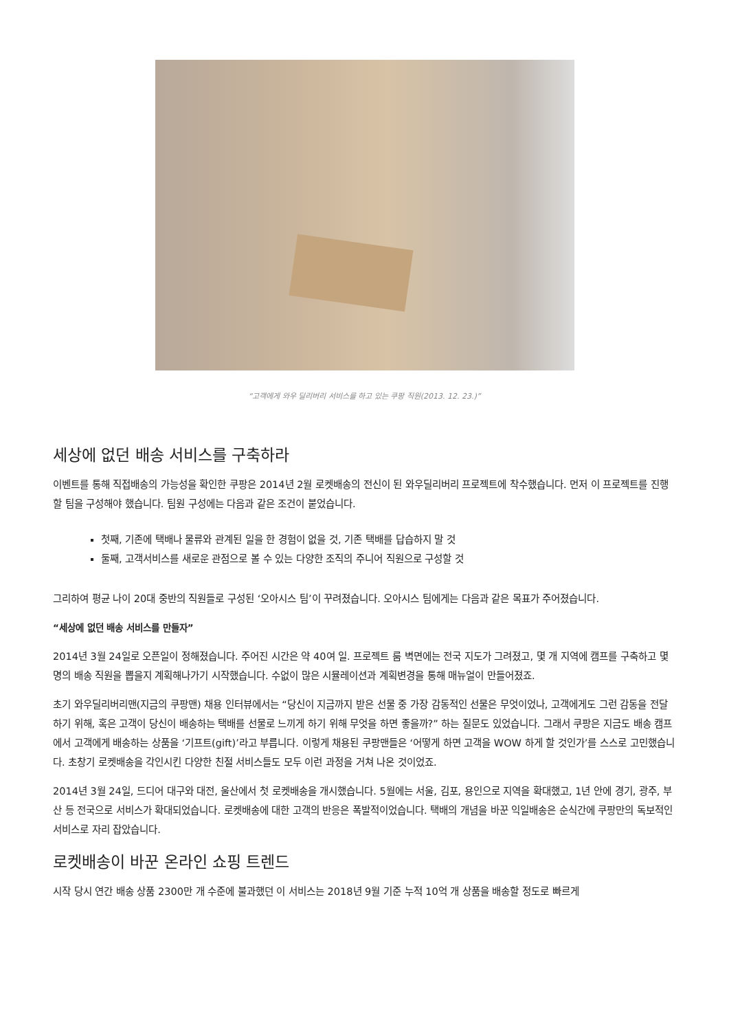“고객에게 와우 딜리버리 서비스를 하고 있는 쿠팡 직원(2013. 12. 23.)”
세상에 없던 배송 서비스를 구축하라
이벤트를 통해 직접배송의 가능성을 확인한 쿠팡은 2014년 2월 로켓배송의 전신이 된 와우딜리버리 프로젝트에 착수했습니다. 먼저 이 프로젝트를 진행할 팀을 구성해야 했습니다. 팀원 구성에는 다음과 같은 조건이 붙었습니다.
첫째, 기존에 택배나 물류와 관계된 일을 한 경험이 없을 것, 기존 택배를 답습하지 말 것
둘째, 고객서비스를 새로운 관점으로 볼 수 있는 다양한 조직의 주니어 직원으로 구성할 것
그리하여 평균 나이 20대 중반의 직원들로 구성된 ‘오아시스 팀’이 꾸려졌습니다. 오아시스 팀에게는 다음과 같은 목표가 주어졌습니다.
“세상에 없던 배송 서비스를 만들자”
2014년 3월 24일로 오픈일이 정해졌습니다. 주어진 시간은 약 40여 일. 프로젝트 룸 벽면에는 전국 지도가 그려졌고, 몇 개 지역에 캠프를 구축하고 몇 명의 배송 직원을 뽑을지 계획해나가기 시작했습니다. 수없이 많은 시뮬레이션과 계획변경을 통해 매뉴얼이 만들어졌죠.
초기 와우딜리버리맨(지금의 쿠팡맨) 채용 인터뷰에서는 “당신이 지금까지 받은 선물 중 가장 감동적인 선물은 무엇이었나, 고객에게도 그런 감동을 전달하기 위해, 혹은 고객이 당신이 배송하는 택배를 선물로 느끼게 하기 위해 무엇을 하면 좋을까?” 하는 질문도 있었습니다. 그래서 쿠팡은 지금도 배송 캠프에서 고객에게 배송하는 상품을 ‘기프트(gift)’라고 부릅니다. 이렇게 채용된 쿠팡맨들은 ‘어떻게 하면 고객을 WOW 하게 할 것인가’를 스스로 고민했습니다. 초창기 로켓배송을 각인시킨 다양한 친절 서비스들도 모두 이런 과정을 거쳐 나온 것이었죠.
2014년 3월 24일, 드디어 대구와 대전, 울산에서 첫 로켓배송을 개시했습니다. 5월에는 서울, 김포, 용인으로 지역을 확대했고, 1년 안에 경기, 광주, 부산 등 전국으로 서비스가 확대되었습니다. 로켓배송에 대한 고객의 반응은 폭발적이었습니다. 택배의 개념을 바꾼 익일배송은 순식간에 쿠팡만의 독보적인 서비스로 자리 잡았습니다.
로켓배송이 바꾼 온라인 쇼핑 트렌드
시작 당시 연간 배송 상품 2300만 개 수준에 불과했던 이 서비스는 2018년 9월 기준 누적 10억 개 상품을 배송할 정도로 빠르게